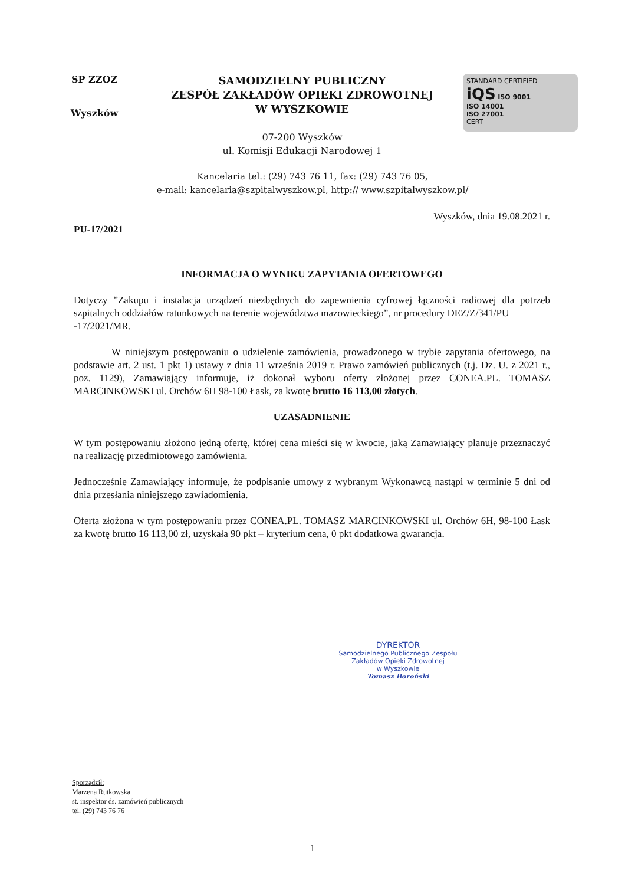SP ZZOZ
Wyszków
SAMODZIELNY PUBLICZNY
ZESPÓŁ ZAKŁADÓW OPIEKI ZDROWOTNEJ
W WYSZKOWIE
07-200 Wyszków
ul. Komisji Edukacji Narodowej 1
STANDARD CERTIFIED
iQS ISO 9001
ISO 14001
ISO 27001
CERT
Kancelaria tel.: (29) 743 76 11, fax: (29) 743 76 05,
e-mail: kancelaria@szpitalwyszkow.pl, http:// www.szpitalwyszkow.pl/
Wyszków, dnia 19.08.2021 r.
PU-17/2021
INFORMACJA O WYNIKU ZAPYTANIA OFERTOWEGO
Dotyczy ”Zakupu i instalacja urządzeń niezbędnych do zapewnienia cyfrowej łączności radiowej dla potrzeb szpitalnych oddziałów ratunkowych na terenie województwa mazowieckiego”, nr procedury DEZ/Z/341/PU
-17/2021/MR.
W niniejszym postępowaniu o udzielenie zamówienia, prowadzonego w trybie zapytania ofertowego, na podstawie art. 2 ust. 1 pkt 1) ustawy z dnia 11 września 2019 r. Prawo zamówień publicznych (t.j. Dz. U. z 2021 r., poz. 1129), Zamawiający informuje, iż dokonał wyboru oferty złożonej przez CONEA.PL. TOMASZ MARCINKOWSKI ul. Orchów 6H 98-100 Łask, za kwotę brutto 16 113,00 złotych.
UZASADNIENIE
W tym postępowaniu złożono jedną ofertę, której cena mieści się w kwocie, jaką Zamawiający planuje przeznaczyć na realizację przedmiotowego zamówienia.
Jednocześnie Zamawiający informuje, że podpisanie umowy z wybranym Wykonawcą nastąpi w terminie 5 dni od dnia przesłania niniejszego zawiadomienia.
Oferta złożona w tym postępowaniu przez CONEA.PL. TOMASZ MARCINKOWSKI ul. Orchów 6H, 98-100 Łask za kwotę brutto 16 113,00 zł, uzyskała 90 pkt – kryterium cena, 0 pkt dodatkowa gwarancja.
DYREKTOR
Samodzielnego Publicznego Zespołu
Zakładów Opieki Zdrowotnej
w Wyszkowie
Tomasz Boroński
Sporządził:
Marzena Rutkowska
st. inspektor ds. zamówień publicznych
tel. (29) 743 76 76
1